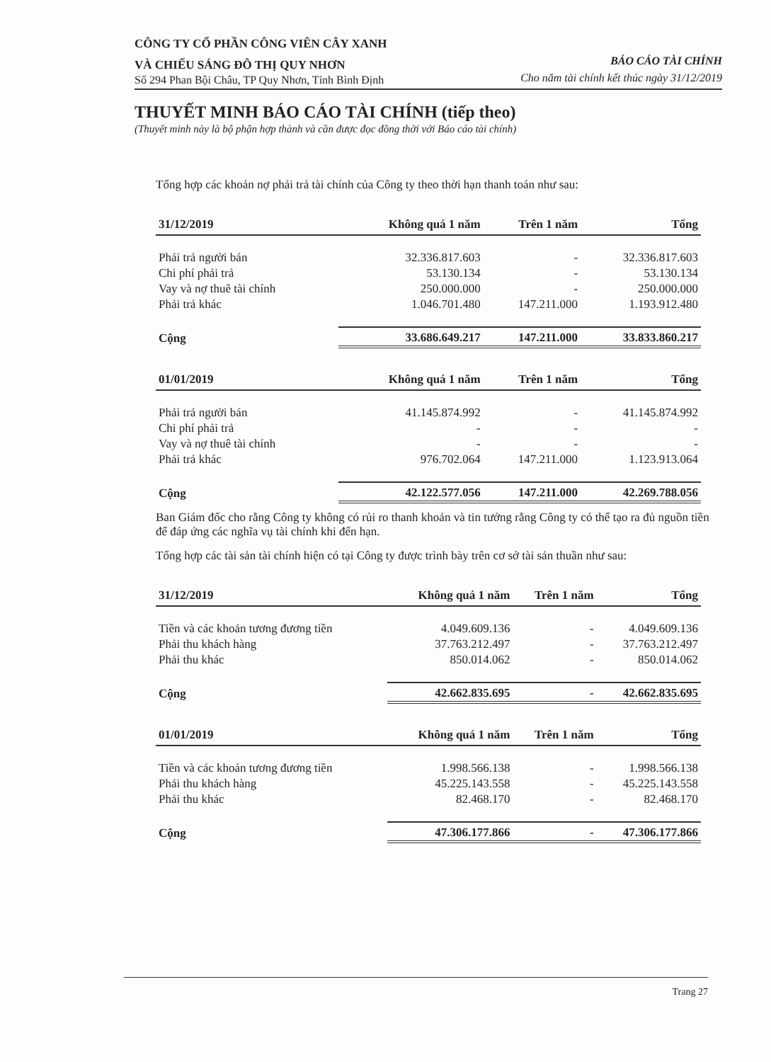CÔNG TY CỔ PHẦN CÔNG VIÊN CÂY XANH
VÀ CHIẾU SÁNG ĐÔ THỊ QUY NHƠN
Số 294 Phan Bội Châu, TP Quy Nhơn, Tỉnh Bình Định
BÁO CÁO TÀI CHÍNH
Cho năm tài chính kết thúc ngày 31/12/2019
THUYẾT MINH BÁO CÁO TÀI CHÍNH (tiếp theo)
(Thuyết minh này là bộ phận hợp thành và cần được đọc đồng thời với Báo cáo tài chính)
Tổng hợp các khoản nợ phải trả tài chính của Công ty theo thời hạn thanh toán như sau:
| 31/12/2019 | Không quá 1 năm | Trên 1 năm | Tổng |
| --- | --- | --- | --- |
| Phải trả người bán | 32.336.817.603 | - | 32.336.817.603 |
| Chi phí phải trả | 53.130.134 | - | 53.130.134 |
| Vay và nợ thuê tài chính | 250.000.000 | - | 250.000.000 |
| Phải trả khác | 1.046.701.480 | 147.211.000 | 1.193.912.480 |
| Cộng | 33.686.649.217 | 147.211.000 | 33.833.860.217 |
| 01/01/2019 | Không quá 1 năm | Trên 1 năm | Tổng |
| --- | --- | --- | --- |
| Phải trả người bán | 41.145.874.992 | - | 41.145.874.992 |
| Chi phí phải trả | - | - | - |
| Vay và nợ thuê tài chính | - | - | - |
| Phải trả khác | 976.702.064 | 147.211.000 | 1.123.913.064 |
| Cộng | 42.122.577.056 | 147.211.000 | 42.269.788.056 |
Ban Giám đốc cho rằng Công ty không có rủi ro thanh khoản và tin tưởng rằng Công ty có thể tạo ra đủ nguồn tiền để đáp ứng các nghĩa vụ tài chính khi đến hạn.
Tổng hợp các tài sản tài chính hiện có tại Công ty được trình bày trên cơ sở tài sản thuần như sau:
| 31/12/2019 | Không quá 1 năm | Trên 1 năm | Tổng |
| --- | --- | --- | --- |
| Tiền và các khoản tương đương tiền | 4.049.609.136 | - | 4.049.609.136 |
| Phải thu khách hàng | 37.763.212.497 | - | 37.763.212.497 |
| Phải thu khác | 850.014.062 | - | 850.014.062 |
| Cộng | 42.662.835.695 | - | 42.662.835.695 |
| 01/01/2019 | Không quá 1 năm | Trên 1 năm | Tổng |
| --- | --- | --- | --- |
| Tiền và các khoản tương đương tiền | 1.998.566.138 | - | 1.998.566.138 |
| Phải thu khách hàng | 45.225.143.558 | - | 45.225.143.558 |
| Phải thu khác | 82.468.170 | - | 82.468.170 |
| Cộng | 47.306.177.866 | - | 47.306.177.866 |
Trang 27